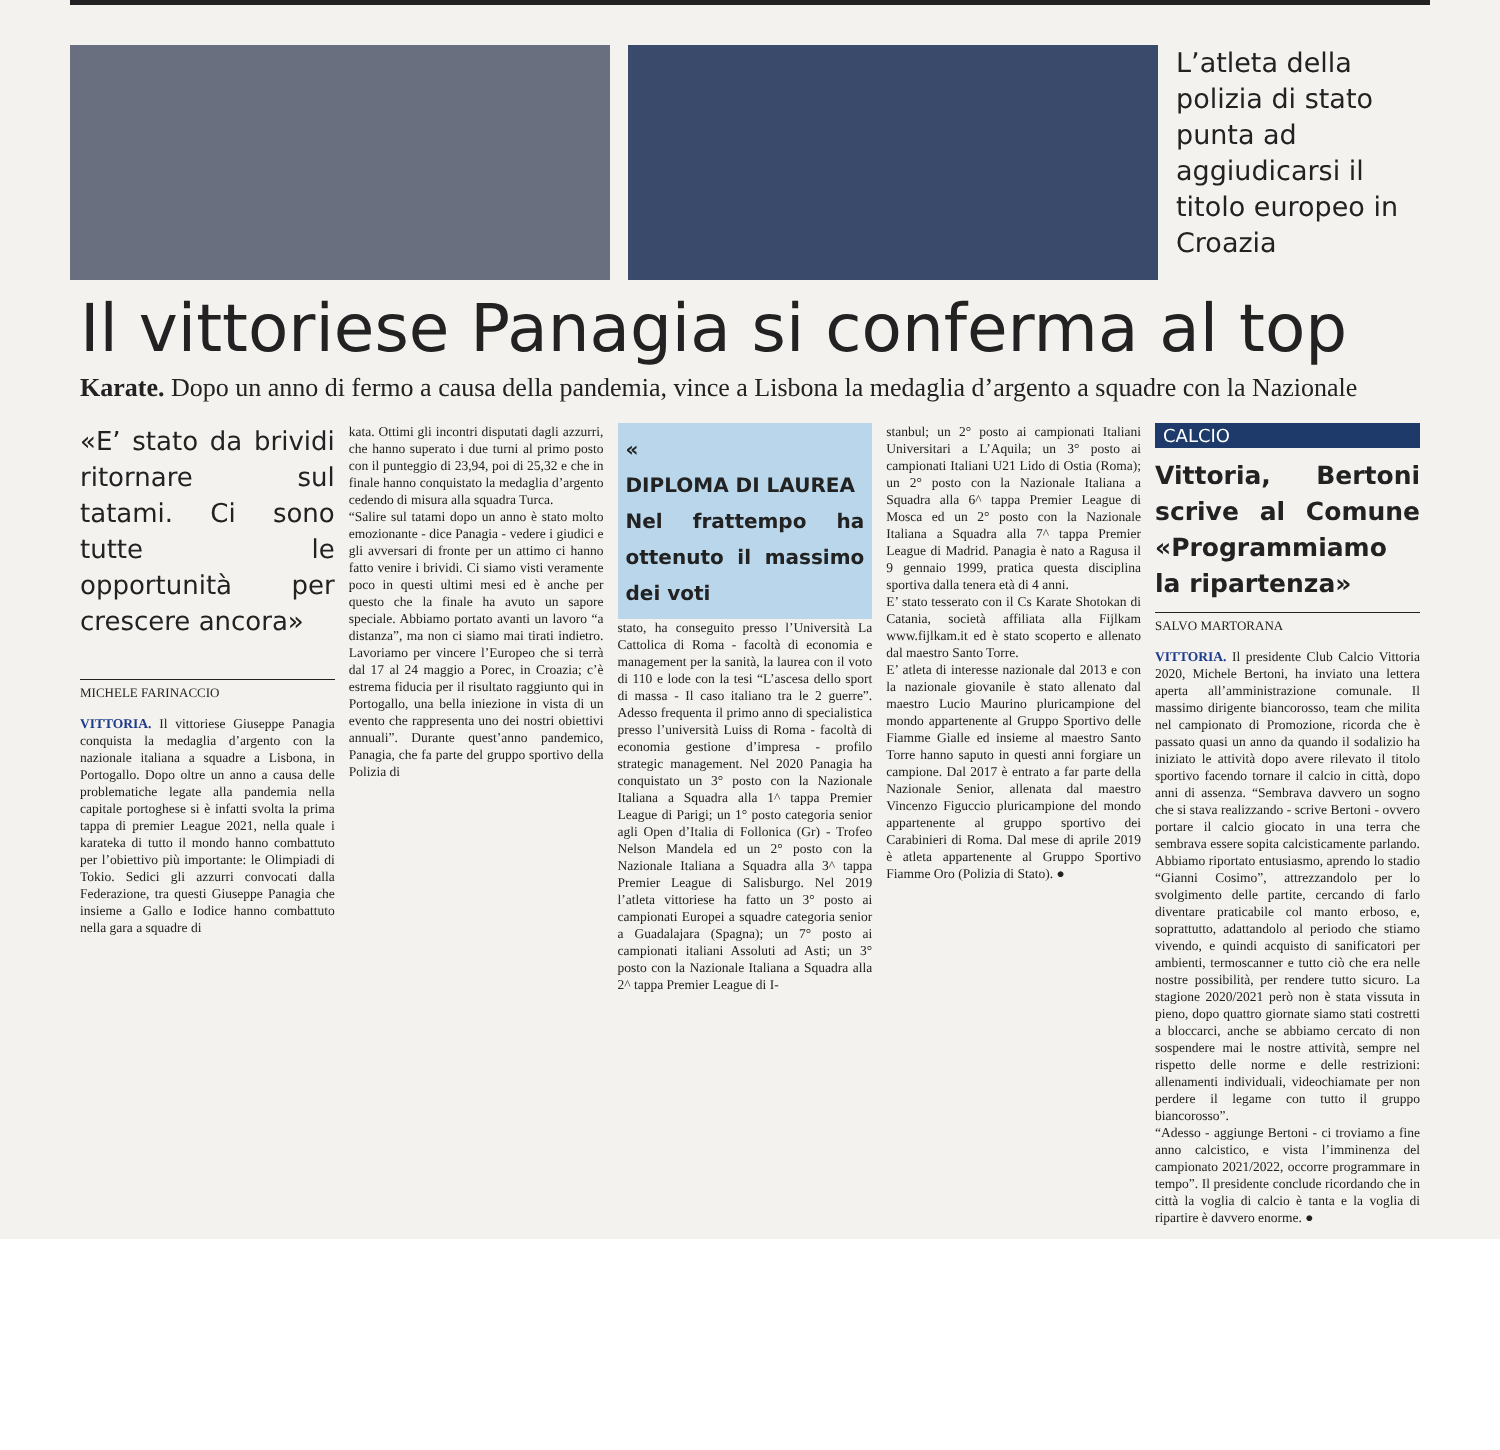L’atleta della polizia di stato punta ad aggiudicarsi il titolo europeo in Croazia
Il vittoriese Panagia si conferma al top
Karate. Dopo un anno di fermo a causa della pandemia, vince a Lisbona la medaglia d’argento a squadre con la Nazionale
«E’ stato da brividi ritornare sul tatami. Ci sono tutte le opportunità per crescere ancora»
MICHELE FARINACCIO
VITTORIA. Il vittoriese Giuseppe Panagia conquista la medaglia d’argento con la nazionale italiana a squadre a Lisbona, in Portogallo. Dopo oltre un anno a causa delle problematiche legate alla pandemia nella capitale portoghese si è infatti svolta la prima tappa di premier League 2021, nella quale i karateka di tutto il mondo hanno combattuto per l’obiettivo più importante: le Olimpiadi di Tokio. Sedici gli azzurri convocati dalla Federazione, tra questi Giuseppe Panagia che insieme a Gallo e Iodice hanno combattuto nella gara a squadre di
kata. Ottimi gli incontri disputati dagli azzurri, che hanno superato i due turni al primo posto con il punteggio di 23,94, poi di 25,32 e che in finale hanno conquistato la medaglia d’argento cedendo di misura alla squadra Turca.
“Salire sul tatami dopo un anno è stato molto emozionante - dice Panagia - vedere i giudici e gli avversari di fronte per un attimo ci hanno fatto venire i brividi. Ci siamo visti veramente poco in questi ultimi mesi ed è anche per questo che la finale ha avuto un sapore speciale. Abbiamo portato avanti un lavoro “a distanza”, ma non ci siamo mai tirati indietro. Lavoriamo per vincere l’Europeo che si terrà dal 17 al 24 maggio a Porec, in Croazia; c’è estrema fiducia per il risultato raggiunto qui in Portogallo, una bella iniezione in vista di un evento che rappresenta uno dei nostri obiettivi annuali”. Durante quest’anno pandemico, Panagia, che fa parte del gruppo sportivo della Polizia di
«
DIPLOMA DI LAUREA
Nel frattempo ha ottenuto il massimo dei voti
stato, ha conseguito presso l’Università La Cattolica di Roma - facoltà di economia e management per la sanità, la laurea con il voto di 110 e lode con la tesi “L’ascesa dello sport di massa - Il caso italiano tra le 2 guerre”. Adesso frequenta il primo anno di specialistica presso l’università Luiss di Roma - facoltà di economia gestione d’impresa - profilo strategic management. Nel 2020 Panagia ha conquistato un 3° posto con la Nazionale Italiana a Squadra alla 1^ tappa Premier League di Parigi; un 1° posto categoria senior agli Open d’Italia di Follonica (Gr) - Trofeo Nelson Mandela ed un 2° posto con la Nazionale Italiana a Squadra alla 3^ tappa Premier League di Salisburgo. Nel 2019 l’atleta vittoriese ha fatto un 3° posto ai campionati Europei a squadre categoria senior a Guadalajara (Spagna); un 7° posto ai campionati italiani Assoluti ad Asti; un 3° posto con la Nazionale Italiana a Squadra alla 2^ tappa Premier League di I-
stanbul; un 2° posto ai campionati Italiani Universitari a L’Aquila; un 3° posto ai campionati Italiani U21 Lido di Ostia (Roma); un 2° posto con la Nazionale Italiana a Squadra alla 6^ tappa Premier League di Mosca ed un 2° posto con la Nazionale Italiana a Squadra alla 7^ tappa Premier League di Madrid. Panagia è nato a Ragusa il 9 gennaio 1999, pratica questa disciplina sportiva dalla tenera età di 4 anni.
E’ stato tesserato con il Cs Karate Shotokan di Catania, società affiliata alla Fijlkam www.fijlkam.it ed è stato scoperto e allenato dal maestro Santo Torre.
E’ atleta di interesse nazionale dal 2013 e con la nazionale giovanile è stato allenato dal maestro Lucio Maurino pluricampione del mondo appartenente al Gruppo Sportivo delle Fiamme Gialle ed insieme al maestro Santo Torre hanno saputo in questi anni forgiare un campione. Dal 2017 è entrato a far parte della Nazionale Senior, allenata dal maestro Vincenzo Figuccio pluricampione del mondo appartenente al gruppo sportivo dei Carabinieri di Roma. Dal mese di aprile 2019 è atleta appartenente al Gruppo Sportivo Fiamme Oro (Polizia di Stato). ●
CALCIO
Vittoria, Bertoni scrive al Comune «Programmiamo la ripartenza»
SALVO MARTORANA
VITTORIA. Il presidente Club Calcio Vittoria 2020, Michele Bertoni, ha inviato una lettera aperta all’amministrazione comunale. Il massimo dirigente biancorosso, team che milita nel campionato di Promozione, ricorda che è passato quasi un anno da quando il sodalizio ha iniziato le attività dopo avere rilevato il titolo sportivo facendo tornare il calcio in città, dopo anni di assenza. “Sembrava davvero un sogno che si stava realizzando - scrive Bertoni - ovvero portare il calcio giocato in una terra che sembrava essere sopita calcisticamente parlando. Abbiamo riportato entusiasmo, aprendo lo stadio “Gianni Cosimo”, attrezzandolo per lo svolgimento delle partite, cercando di farlo diventare praticabile col manto erboso, e, soprattutto, adattandolo al periodo che stiamo vivendo, e quindi acquisto di sanificatori per ambienti, termoscanner e tutto ciò che era nelle nostre possibilità, per rendere tutto sicuro. La stagione 2020/2021 però non è stata vissuta in pieno, dopo quattro giornate siamo stati costretti a bloccarci, anche se abbiamo cercato di non sospendere mai le nostre attività, sempre nel rispetto delle norme e delle restrizioni: allenamenti individuali, videochiamate per non perdere il legame con tutto il gruppo biancorosso”.
“Adesso - aggiunge Bertoni - ci troviamo a fine anno calcistico, e vista l’imminenza del campionato 2021/2022, occorre programmare in tempo”. Il presidente conclude ricordando che in città la voglia di calcio è tanta e la voglia di ripartire è davvero enorme. ●